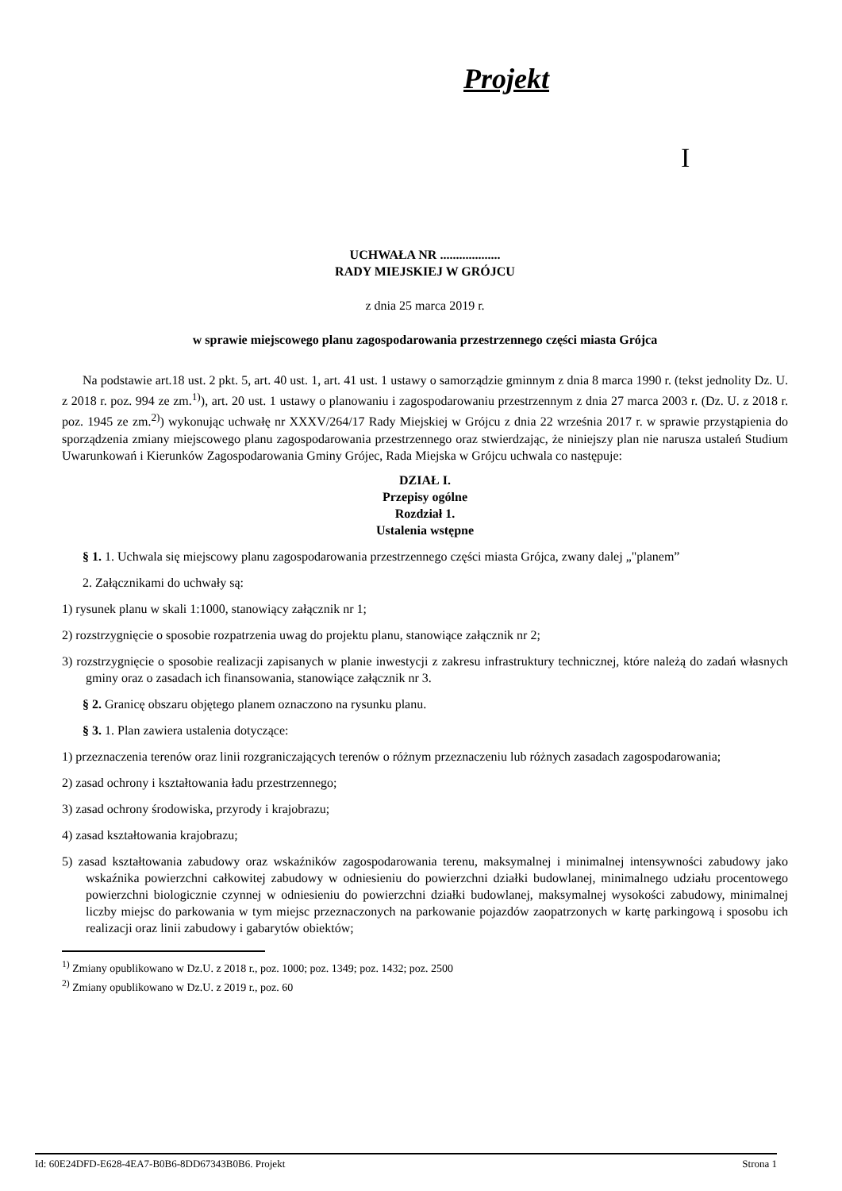Projekt
I
UCHWAŁA NR ...................
RADY MIEJSKIEJ W GRÓJCU
z dnia 25 marca 2019 r.
w sprawie miejscowego planu zagospodarowania przestrzennego części miasta Grójca
Na podstawie art.18 ust. 2 pkt. 5, art. 40 ust. 1, art. 41 ust. 1 ustawy o samorządzie gminnym z dnia 8 marca 1990 r. (tekst jednolity Dz. U. z 2018 r. poz. 994 ze zm.<sup>1)</sup>), art. 20 ust. 1 ustawy o planowaniu i zagospodarowaniu przestrzennym z dnia 27 marca 2003 r. (Dz. U. z 2018 r. poz. 1945 ze zm.<sup>2)</sup>) wykonując uchwałę nr XXXV/264/17 Rady Miejskiej w Grójcu z dnia 22 września 2017 r. w sprawie przystąpienia do sporządzenia zmiany miejscowego planu zagospodarowania przestrzennego oraz stwierdzając, że niniejszy plan nie narusza ustaleń Studium Uwarunkowań i Kierunków Zagospodarowania Gminy Grójec, Rada Miejska w Grójcu uchwala co następuje:
DZIAŁ I.
Przepisy ogólne
Rozdział 1.
Ustalenia wstępne
§ 1. 1. Uchwala się miejscowy planu zagospodarowania przestrzennego części miasta Grójca, zwany dalej „"planem”
2. Załącznikami do uchwały są:
1) rysunek planu w skali 1:1000, stanowiący załącznik nr 1;
2) rozstrzygnięcie o sposobie rozpatrzenia uwag do projektu planu, stanowiące załącznik nr 2;
3) rozstrzygnięcie o sposobie realizacji zapisanych w planie inwestycji z zakresu infrastruktury technicznej, które należą do zadań własnych gminy oraz o zasadach ich finansowania, stanowiące załącznik nr 3.
§ 2. Granicę obszaru objętego planem oznaczono na rysunku planu.
§ 3. 1. Plan zawiera ustalenia dotyczące:
1) przeznaczenia terenów oraz linii rozgraniczających terenów o różnym przeznaczeniu lub różnych zasadach zagospodarowania;
2) zasad ochrony i kształtowania ładu przestrzennego;
3) zasad ochrony środowiska, przyrody i krajobrazu;
4) zasad kształtowania krajobrazu;
5) zasad kształtowania zabudowy oraz wskaźników zagospodarowania terenu, maksymalnej i minimalnej intensywności zabudowy jako wskaźnika powierzchni całkowitej zabudowy w odniesieniu do powierzchni działki budowlanej, minimalnego udziału procentowego powierzchni biologicznie czynnej w odniesieniu do powierzchni działki budowlanej, maksymalnej wysokości zabudowy, minimalnej liczby miejsc do parkowania w tym miejsc przeznaczonych na parkowanie pojazdów zaopatrzonych w kartę parkingową i sposobu ich realizacji oraz linii zabudowy i gabarytów obiektów;
<sup>1)</sup> Zmiany opublikowano w Dz.U. z 2018 r., poz. 1000; poz. 1349; poz. 1432; poz. 2500
<sup>2)</sup> Zmiany opublikowano w Dz.U. z 2019 r., poz. 60
Id: 60E24DFD-E628-4EA7-B0B6-8DD67343B0B6. Projekt Strona 1